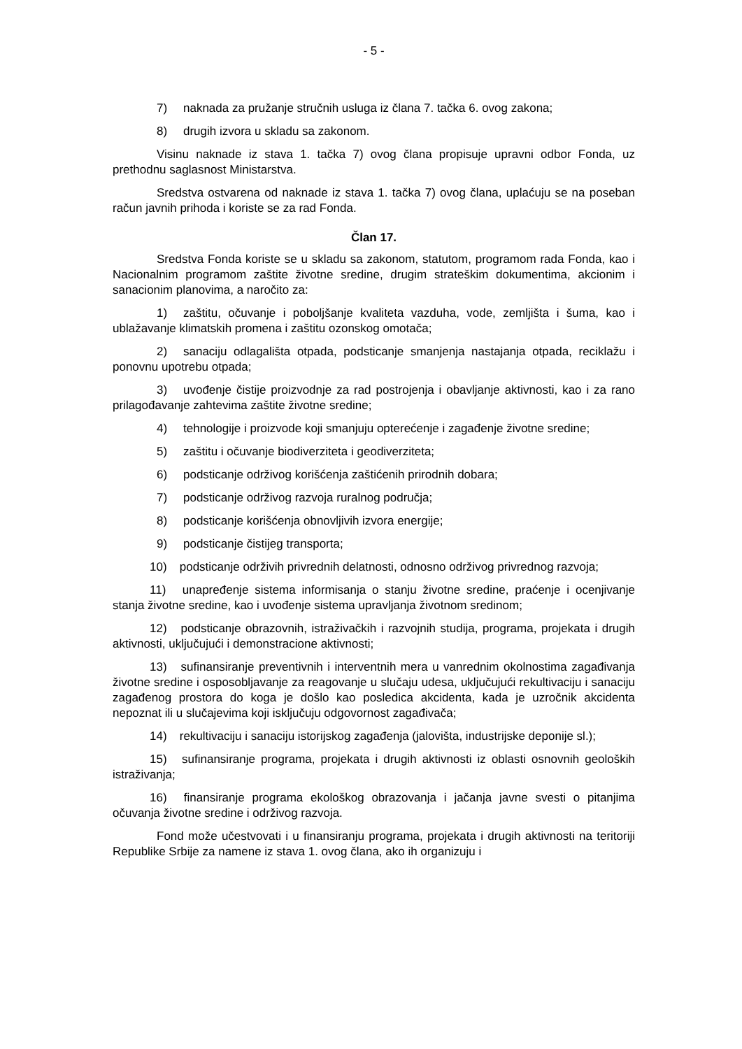- 5 -
7) naknada za pružanje stručnih usluga iz člana 7. tačka 6. ovog zakona;
8) drugih izvora u skladu sa zakonom.
Visinu naknade iz stava 1. tačka 7) ovog člana propisuje upravni odbor Fonda, uz prethodnu saglasnost Ministarstva.
Sredstva ostvarena od naknade iz stava 1. tačka 7) ovog člana, uplaćuju se na poseban račun javnih prihoda i koriste se za rad Fonda.
Član 17.
Sredstva Fonda koriste se u skladu sa zakonom, statutom, programom rada Fonda, kao i Nacionalnim programom zaštite životne sredine, drugim strateškim dokumentima, akcionim i sanacionim planovima, a naročito za:
1) zaštitu, očuvanje i poboljšanje kvaliteta vazduha, vode, zemljišta i šuma, kao i ublažavanje klimatskih promena i zaštitu ozonskog omotača;
2) sanaciju odlagališta otpada, podsticanje smanjenja nastajanja otpada, reciklažu i ponovnu upotrebu otpada;
3) uvođenje čistije proizvodnje za rad postrojenja i obavljanje aktivnosti, kao i za rano prilagođavanje zahtevima zaštite životne sredine;
4) tehnologije i proizvode koji smanjuju opterećenje i zagađenje životne sredine;
5) zaštitu i očuvanje biodiverziteta i geodiverziteta;
6) podsticanje održivog korišćenja zaštićenih prirodnih dobara;
7) podsticanje održivog razvoja ruralnog područja;
8) podsticanje korišćenja obnovljivih izvora energije;
9) podsticanje čistijeg transporta;
10) podsticanje održivih privrednih delatnosti, odnosno održivog privrednog razvoja;
11) unapređenje sistema informisanja o stanju životne sredine, praćenje i ocenjivanje stanja životne sredine, kao i uvođenje sistema upravljanja životnom sredinom;
12) podsticanje obrazovnih, istraživačkih i razvojnih studija, programa, projekata i drugih aktivnosti, uključujući i demonstracione aktivnosti;
13) sufinansiranje preventivnih i interventnih mera u vanrednim okolnostima zagađivanja životne sredine i osposobljavanje za reagovanje u slučaju udesa, uključujući rekultivaciju i sanaciju zagađenog prostora do koga je došlo kao posledica akcidenta, kada je uzročnik akcidenta nepoznat ili u slučajevima koji isključuju odgovornost zagađivača;
14) rekultivaciju i sanaciju istorijskog zagađenja (jalovišta, industrijske deponije sl.);
15) sufinansiranje programa, projekata i drugih aktivnosti iz oblasti osnovnih geoloških istraživanja;
16) finansiranje programa ekološkog obrazovanja i jačanja javne svesti o pitanjima očuvanja životne sredine i održivog razvoja.
Fond može učestvovati i u finansiranju programa, projekata i drugih aktivnosti na teritoriji Republike Srbije za namene iz stava 1. ovog člana, ako ih organizuju i